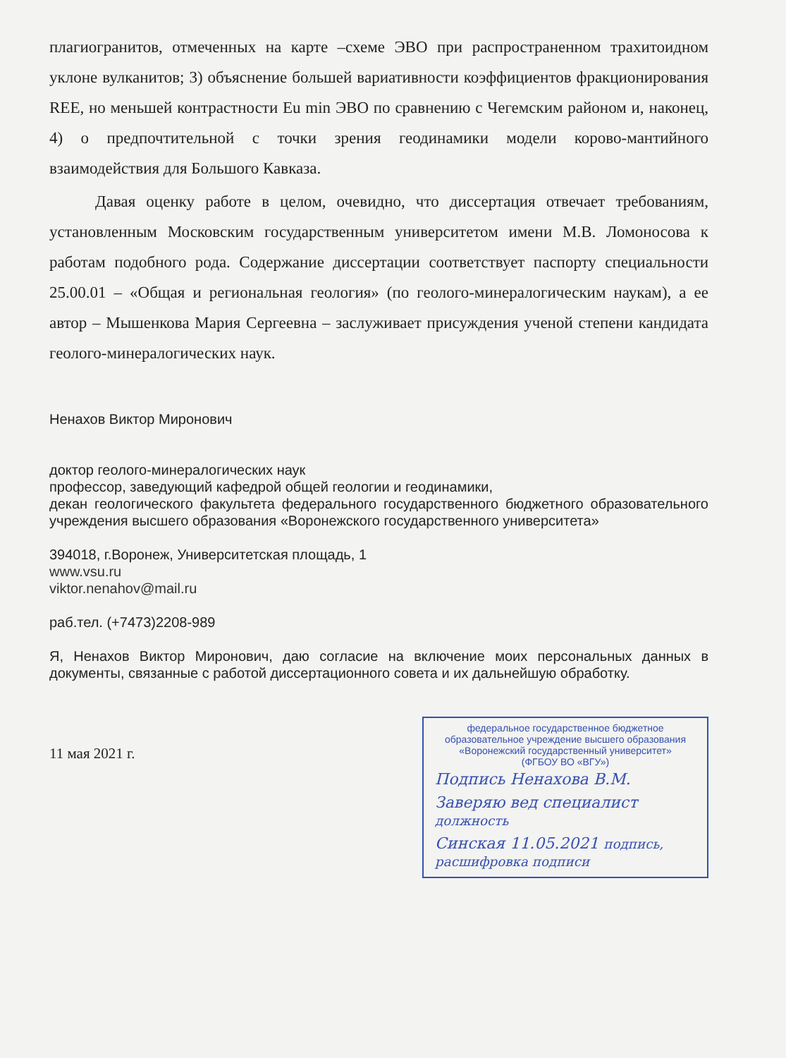плагиогранитов, отмеченных на карте –схеме ЭВО при распространенном трахитоидном уклоне вулканитов; 3) объяснение большей вариативности коэффициентов фракционирования REE, но меньшей контрастности Eu min ЭВО по сравнению с Чегемским районом и, наконец, 4) о предпочтительной с точки зрения геодинамики модели корово-мантийного взаимодействия для Большого Кавказа.
Давая оценку работе в целом, очевидно, что диссертация отвечает требованиям, установленным Московским государственным университетом имени М.В. Ломоносова к работам подобного рода. Содержание диссертации соответствует паспорту специальности 25.00.01 – «Общая и региональная геология» (по геолого-минералогическим наукам), а ее автор – Мышенкова Мария Сергеевна – заслуживает присуждения ученой степени кандидата геолого-минералогических наук.
Ненахов Виктор Миронович
доктор геолого-минералогических наук
профессор, заведующий кафедрой общей геологии и геодинамики,
декан геологического факультета федерального государственного бюджетного образовательного учреждения высшего образования «Воронежского государственного университета»
394018, г.Воронеж, Университетская площадь, 1
www.vsu.ru
viktor.nenahov@mail.ru
раб.тел. (+7473)2208-989
Я, Ненахов Виктор Миронович, даю согласие на включение моих персональных данных в документы, связанные с работой диссертационного совета и их дальнейшую обработку.
11 мая 2021 г.
федеральное государственное бюджетное
образовательное учреждение высшего образования
«Воронежский государственный университет»
(ФГБОУ ВО «ВГУ»)
Подпись Ненахова В.М.
Заверяю вед специалист должность
Синская 11.05.2021 подпись, расшифровка подписи